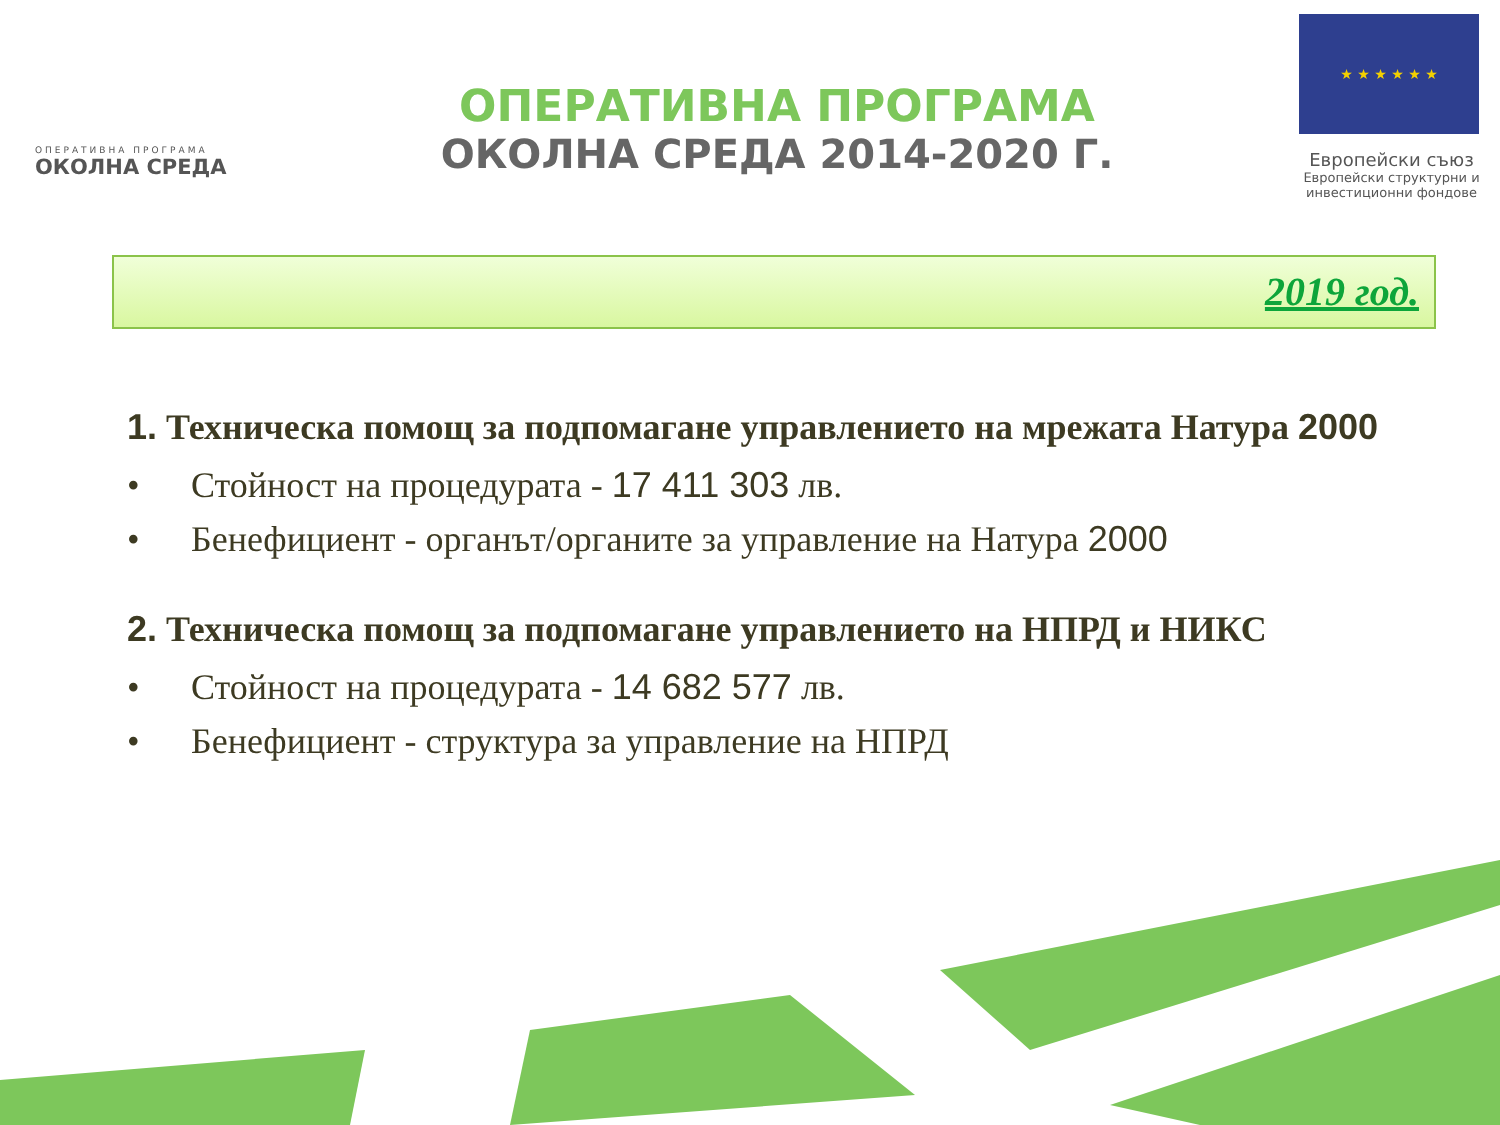ОПЕРАТИВНА ПРОГРАМА
ОКОЛНА СРЕДА
ОПЕРАТИВНА ПРОГРАМА
ОКОЛНА СРЕДА 2014-2020 Г.
★ ★ ★ ★ ★ ★
Европейски съюз
Европейски структурни и инвестиционни фондове
2019 год.
1. Техническа помощ за подпомагане управлението на мрежата Натура 2000
• Стойност на процедурата - 17 411 303 лв.
• Бенефициент - органът/органите за управление на Натура 2000
2. Техническа помощ за подпомагане управлението на НПРД и НИКС
• Стойност на процедурата - 14 682 577 лв.
• Бенефициент - структура за управление на НПРД